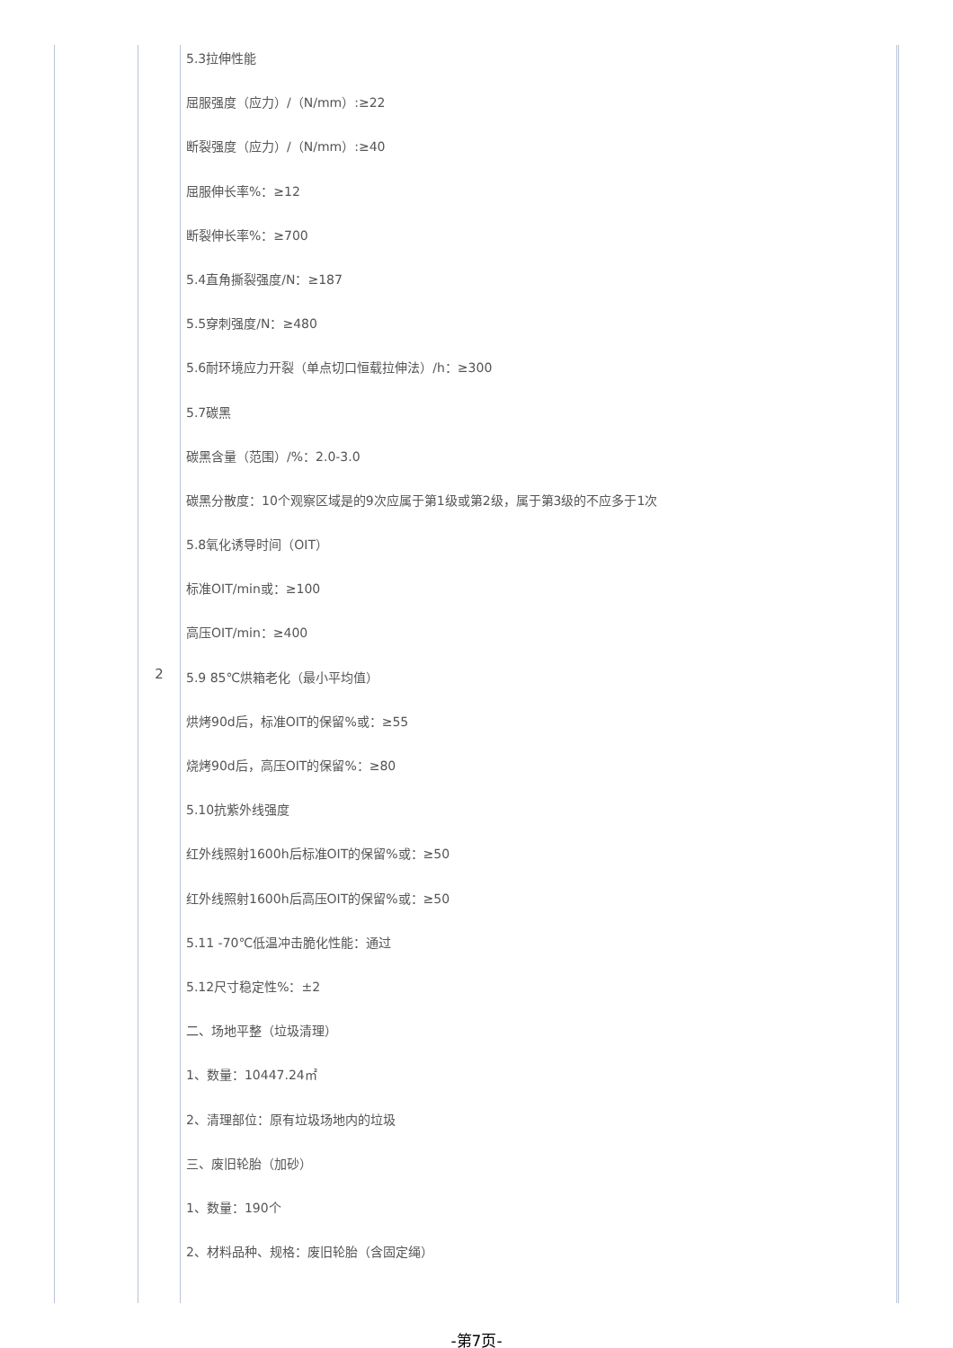| | 2 | 5.3拉伸性能 屈服强度（应力）/（N/mm）:≥22 断裂强度（应力）/（N/mm）:≥40 屈服伸长率%：≥12 断裂伸长率%：≥700 5.4直角撕裂强度/N：≥187 5.5穿刺强度/N：≥480 5.6耐环境应力开裂（单点切口恒载拉伸法）/h：≥300 5.7碳黑 碳黑含量（范围）/%：2.0-3.0 碳黑分散度：10个观察区域是的9次应属于第1级或第2级，属于第3级的不应多于1次 5.8氧化诱导时间（OIT） 标准OIT/min或：≥100 高压OIT/min：≥400 5.9 85℃烘箱老化（最小平均值） 烘烤90d后，标准OIT的保留%或：≥55 烧烤90d后，高压OIT的保留%：≥80 5.10抗紫外线强度 红外线照射1600h后标准OIT的保留%或：≥50 红外线照射1600h后高压OIT的保留%或：≥50 5.11 -70℃低温冲击脆化性能：通过 5.12尺寸稳定性%：±2 二、场地平整（垃圾清理） 1、数量：10447.24㎡ 2、清理部位：原有垃圾场地内的垃圾 三、废旧轮胎（加砂） 1、数量：190个 2、材料品种、规格：废旧轮胎（含固定绳） | |
-第7页-